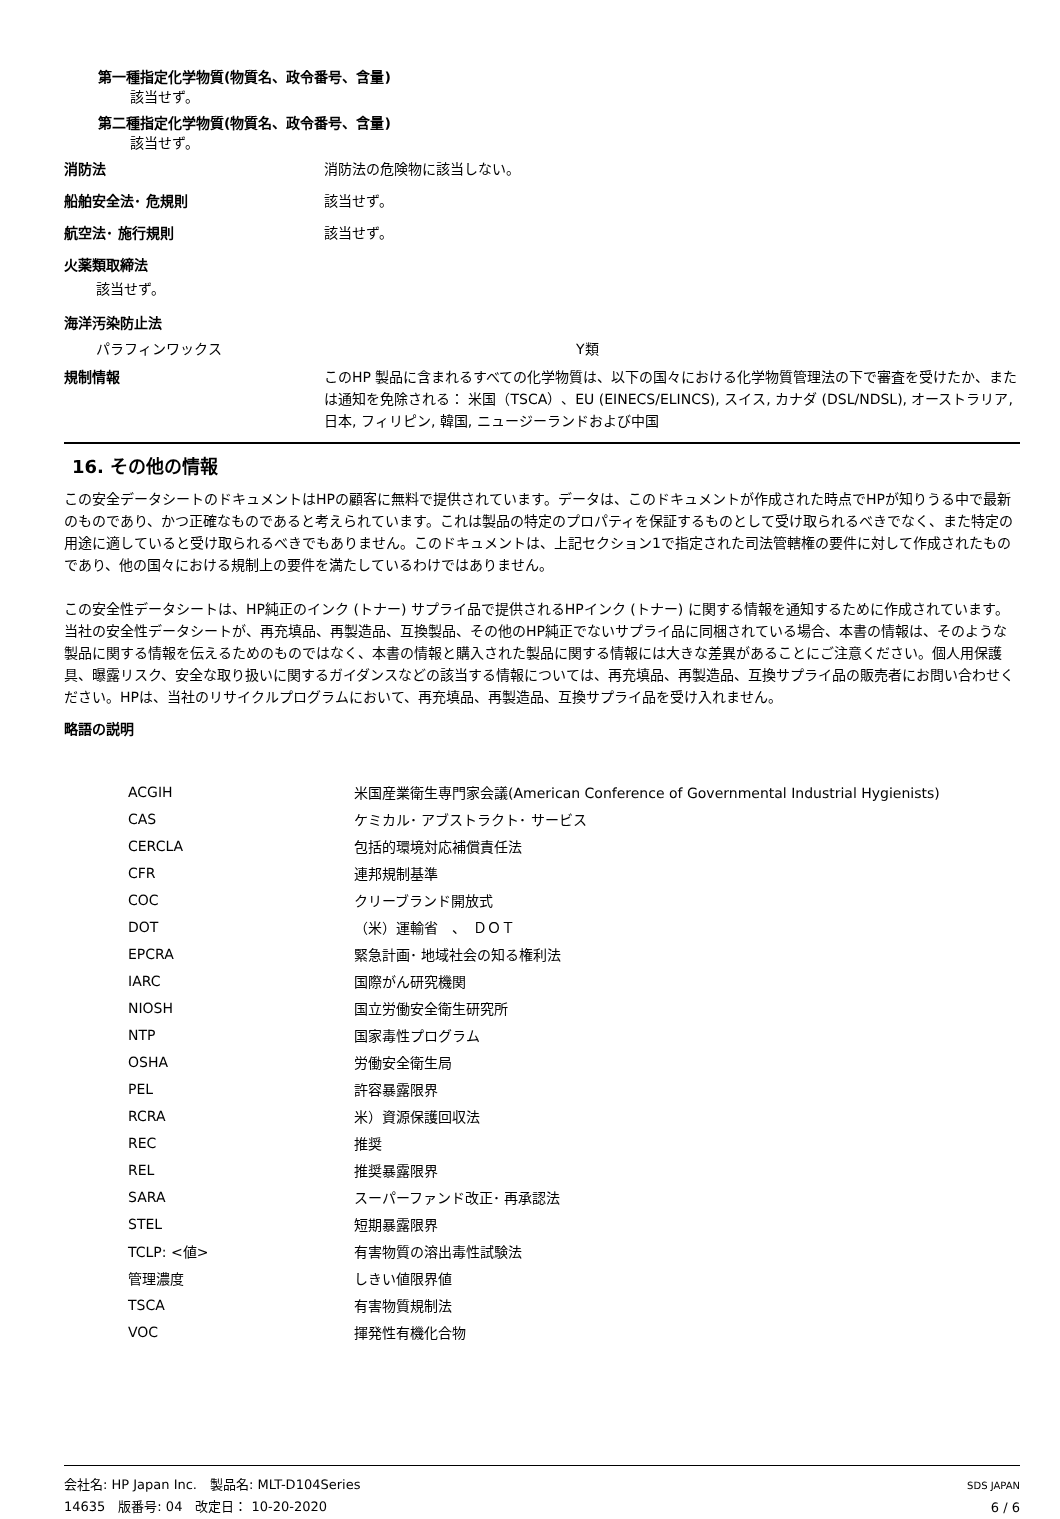第一種指定化学物質(物質名、政令番号、含量)
該当せず。
第二種指定化学物質(物質名、政令番号、含量)
該当せず。
消防法
消防法の危険物に該当しない。
船舶安全法･ 危規則
該当せず。
航空法･ 施行規則
該当せず。
火薬類取締法
該当せず。
海洋汚染防止法
パラフィンワックス Y類
規制情報
このHP 製品に含まれるすべての化学物質は、以下の国々における化学物質管理法の下で審査を受けたか、または通知を免除される： 米国（TSCA）、EU (EINECS/ELINCS), スイス, カナダ (DSL/NDSL), オーストラリア, 日本, フィリピン, 韓国, ニュージーランドおよび中国
16. その他の情報
この安全データシートのドキュメントはHPの顧客に無料で提供されています。データは、このドキュメントが作成された時点でHPが知りうる中で最新のものであり、かつ正確なものであると考えられています。これは製品の特定のプロパティを保証するものとして受け取られるべきでなく、また特定の用途に適していると受け取られるべきでもありません。このドキュメントは、上記セクション1で指定された司法管轄権の要件に対して作成されたものであり、他の国々における規制上の要件を満たしているわけではありません。
この安全性データシートは、HP純正のインク (トナー) サプライ品で提供されるHPインク (トナー) に関する情報を通知するために作成されています。当社の安全性データシートが、再充填品、再製造品、互換製品、その他のHP純正でないサプライ品に同梱されている場合、本書の情報は、そのような製品に関する情報を伝えるためのものではなく、本書の情報と購入された製品に関する情報には大きな差異があることにご注意ください。個人用保護具、曝露リスク、安全な取り扱いに関するガイダンスなどの該当する情報については、再充填品、再製造品、互換サプライ品の販売者にお問い合わせください。HPは、当社のリサイクルプログラムにおいて、再充填品、再製造品、互換サプライ品を受け入れません。
略語の説明
| ACGIH | 米国産業衛生専門家会議(American Conference of Governmental Industrial Hygienists) |
| CAS | ケミカル･ アブストラクト･ サービス |
| CERCLA | 包括的環境対応補償責任法 |
| CFR | 連邦規制基準 |
| COC | クリーブランド開放式 |
| DOT | （米）運輸省 、 ＤＯＴ |
| EPCRA | 緊急計画･ 地域社会の知る権利法 |
| IARC | 国際がん研究機関 |
| NIOSH | 国立労働安全衛生研究所 |
| NTP | 国家毒性プログラム |
| OSHA | 労働安全衛生局 |
| PEL | 許容暴露限界 |
| RCRA | 米）資源保護回収法 |
| REC | 推奨 |
| REL | 推奨暴露限界 |
| SARA | スーパーファンド改正･ 再承認法 |
| STEL | 短期暴露限界 |
| TCLP: <値> | 有害物質の溶出毒性試験法 |
| 管理濃度 | しきい値限界値 |
| TSCA | 有害物質規制法 |
| VOC | 揮発性有機化合物 |
会社名: HP Japan Inc.　製品名: MLT-D104Series
14635　版番号: 04　改定日： 10-20-2020
SDS JAPAN
6 / 6